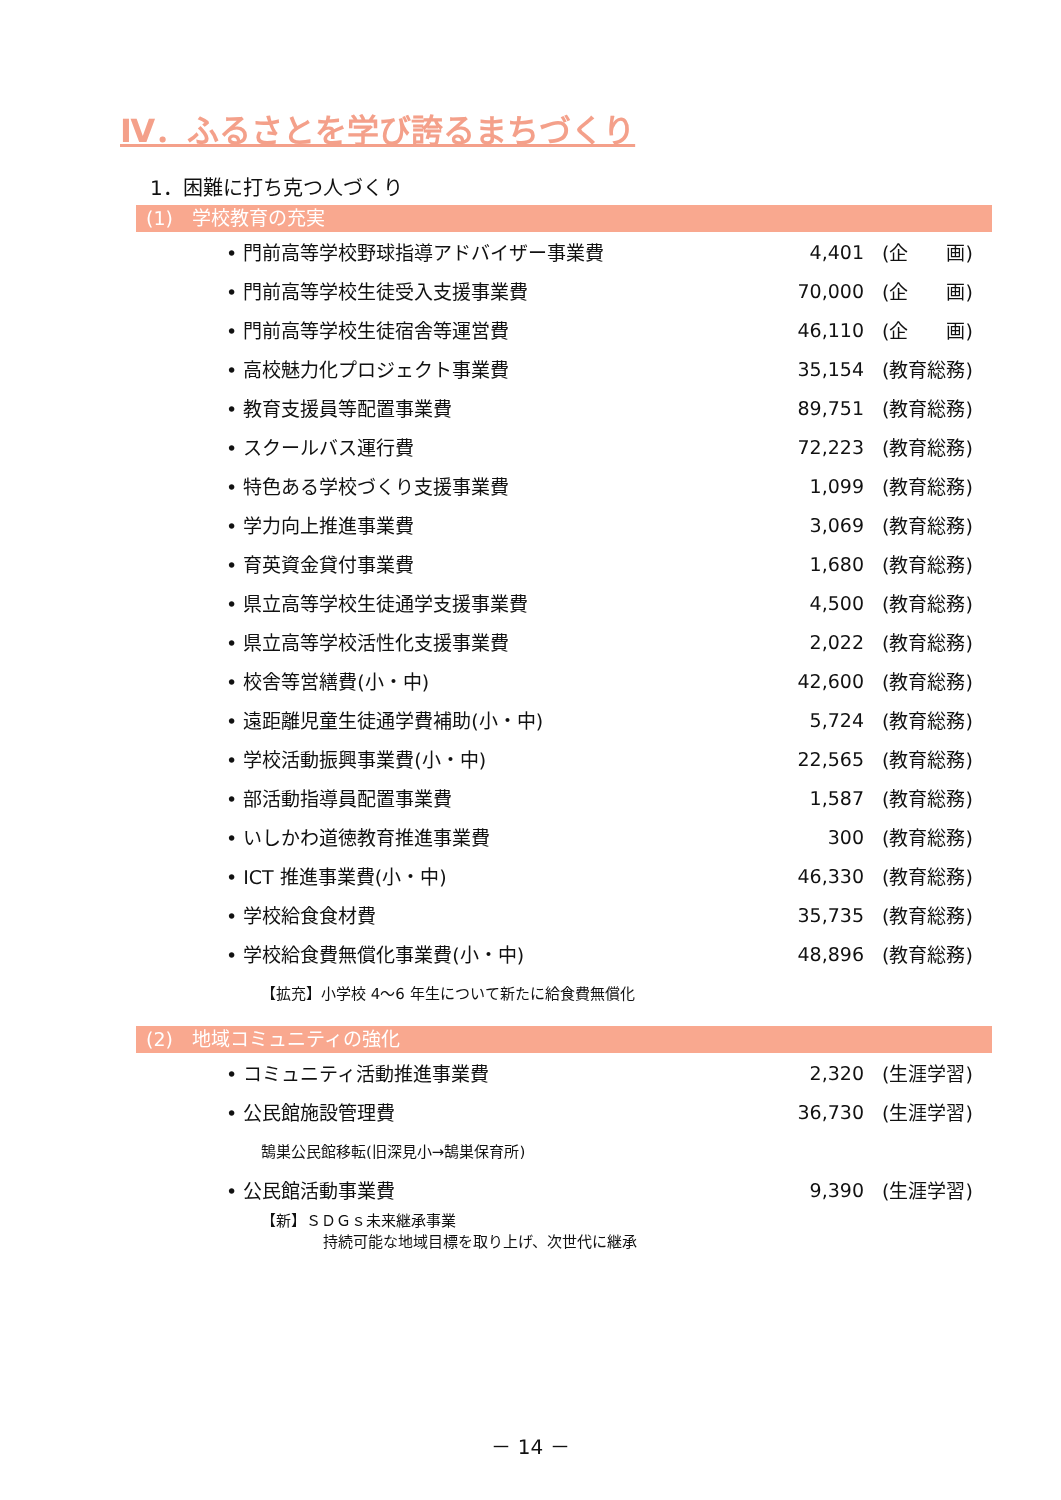Ⅳ．ふるさとを学び誇るまちづくり
1．困難に打ち克つ人づくり
(1)　学校教育の充実
| • 門前高等学校野球指導アドバイザー事業費 | 4,401 | (企 画) |
| • 門前高等学校生徒受入支援事業費 | 70,000 | (企 画) |
| • 門前高等学校生徒宿舎等運営費 | 46,110 | (企 画) |
| • 高校魅力化プロジェクト事業費 | 35,154 | (教育総務) |
| • 教育支援員等配置事業費 | 89,751 | (教育総務) |
| • スクールバス運行費 | 72,223 | (教育総務) |
| • 特色ある学校づくり支援事業費 | 1,099 | (教育総務) |
| • 学力向上推進事業費 | 3,069 | (教育総務) |
| • 育英資金貸付事業費 | 1,680 | (教育総務) |
| • 県立高等学校生徒通学支援事業費 | 4,500 | (教育総務) |
| • 県立高等学校活性化支援事業費 | 2,022 | (教育総務) |
| • 校舎等営繕費(小・中) | 42,600 | (教育総務) |
| • 遠距離児童生徒通学費補助(小・中) | 5,724 | (教育総務) |
| • 学校活動振興事業費(小・中) | 22,565 | (教育総務) |
| • 部活動指導員配置事業費 | 1,587 | (教育総務) |
| • いしかわ道徳教育推進事業費 | 300 | (教育総務) |
| • ICT 推進事業費(小・中) | 46,330 | (教育総務) |
| • 学校給食食材費 | 35,735 | (教育総務) |
| • 学校給食費無償化事業費(小・中) | 48,896 | (教育総務) |
| 【拡充】小学校 4～6 年生について新たに給食費無償化 | | |
(2)　地域コミュニティの強化
| • コミュニティ活動推進事業費 | 2,320 | (生涯学習) |
| • 公民館施設管理費 | 36,730 | (生涯学習) |
| 鵠巣公民館移転(旧深見小→鵠巣保育所) | | |
| • 公民館活動事業費 | 9,390 | (生涯学習) |
| 【新】ＳＤＧｓ未来継承事業 持続可能な地域目標を取り上げ、次世代に継承 | | |
－ 14 －